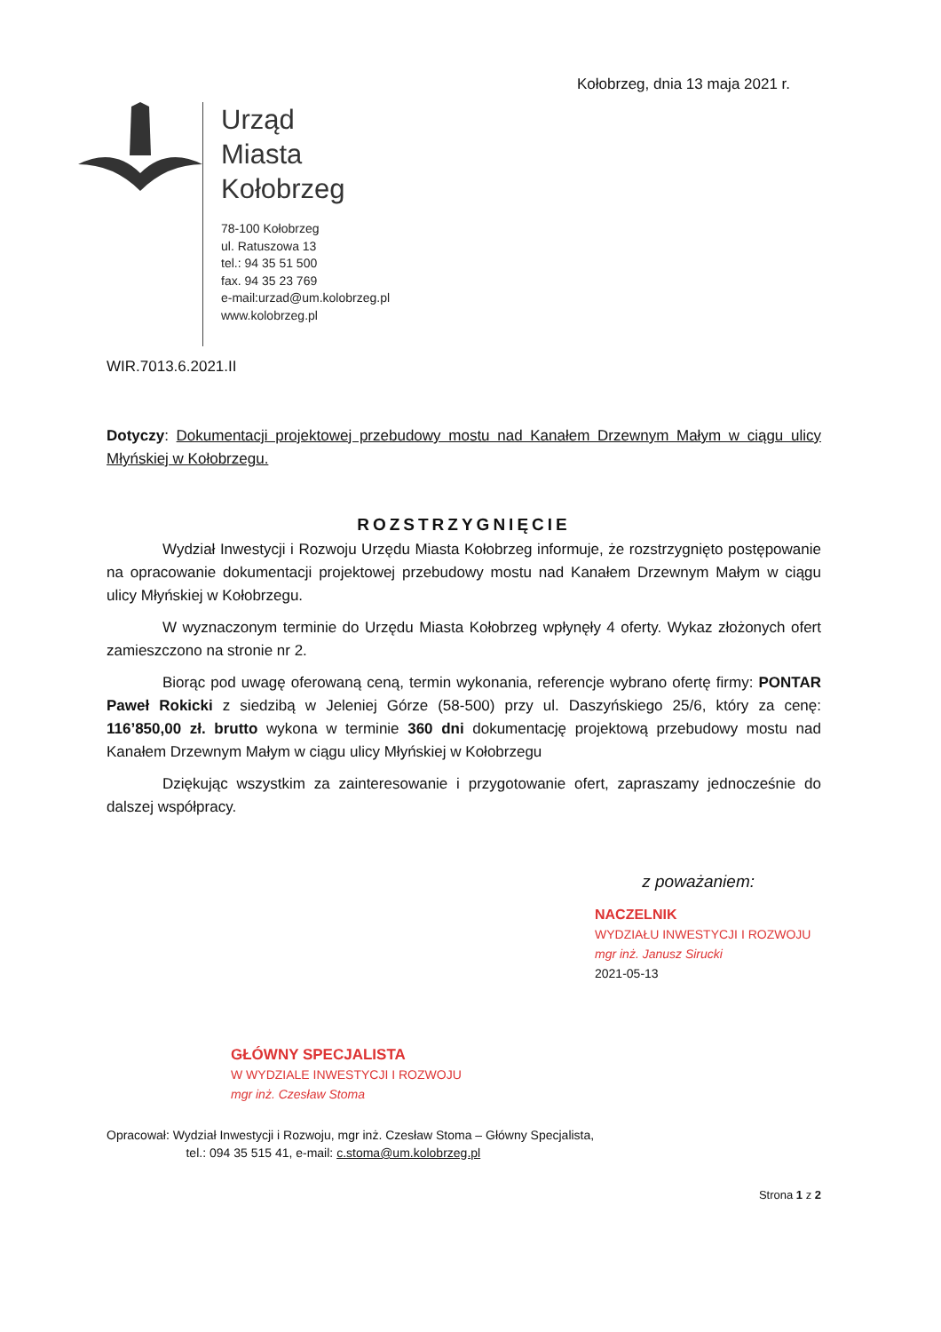Kołobrzeg, dnia 13 maja 2021 r.
Urząd
Miasta
Kołobrzeg
78-100 Kołobrzeg
ul. Ratuszowa 13
tel.: 94 35 51 500
fax. 94 35 23 769
e-mail:urzad@um.kolobrzeg.pl
www.kolobrzeg.pl
WIR.7013.6.2021.II
Dotyczy: Dokumentacji projektowej przebudowy mostu nad Kanałem Drzewnym Małym w ciągu ulicy Młyńskiej w Kołobrzegu.
ROZSTRZYGNIĘCIE
Wydział Inwestycji i Rozwoju Urzędu Miasta Kołobrzeg informuje, że rozstrzygnięto postępowanie na opracowanie dokumentacji projektowej przebudowy mostu nad Kanałem Drzewnym Małym w ciągu ulicy Młyńskiej w Kołobrzegu.
W wyznaczonym terminie do Urzędu Miasta Kołobrzeg wpłynęły 4 oferty. Wykaz złożonych ofert zamieszczono na stronie nr 2.
Biorąc pod uwagę oferowaną ceną, termin wykonania, referencje wybrano ofertę firmy: PONTAR Paweł Rokicki z siedzibą w Jeleniej Górze (58-500) przy ul. Daszyńskiego 25/6, który za cenę: 116’850,00 zł. brutto wykona w terminie 360 dni dokumentację projektową przebudowy mostu nad Kanałem Drzewnym Małym w ciągu ulicy Młyńskiej w Kołobrzegu
Dziękując wszystkim za zainteresowanie i przygotowanie ofert, zapraszamy jednocześnie do dalszej współpracy.
z poważaniem:
NACZELNIK
WYDZIAŁU INWESTYCJI I ROZWOJU
mgr inż. Janusz Sirucki
2021-05-13
GŁÓWNY SPECJALISTA
W WYDZIALE INWESTYCJI I ROZWOJU
mgr inż. Czesław Stoma
Opracował: Wydział Inwestycji i Rozwoju, mgr inż. Czesław Stoma – Główny Specjalista,
tel.: 094 35 515 41, e-mail: c.stoma@um.kolobrzeg.pl
Strona 1 z 2